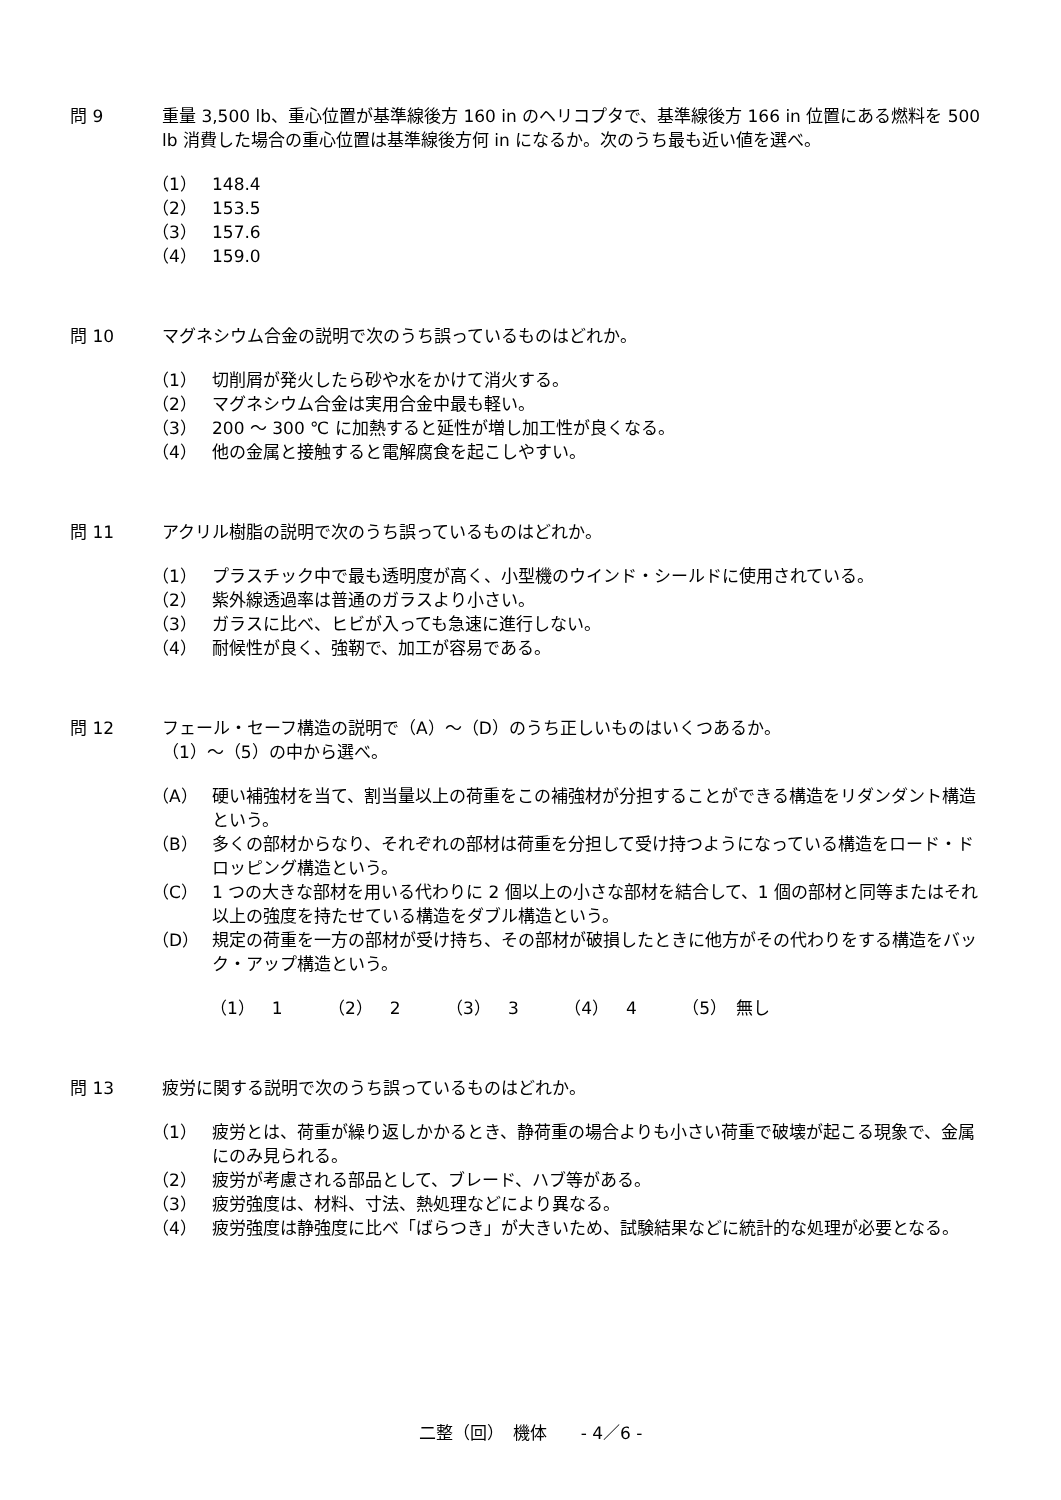問 9 重量 3,500 lb、重心位置が基準線後方 160 in のヘリコプタで、基準線後方 166 in 位置にある燃料を 500 lb 消費した場合の重心位置は基準線後方何 in になるか。次のうち最も近い値を選べ。
（1） 148.4
（2） 153.5
（3） 157.6
（4） 159.0
問 10 マグネシウム合金の説明で次のうち誤っているものはどれか。
（1） 切削屑が発火したら砂や水をかけて消火する。
（2） マグネシウム合金は実用合金中最も軽い。
（3） 200 ～ 300 ℃ に加熱すると延性が増し加工性が良くなる。
（4） 他の金属と接触すると電解腐食を起こしやすい。
問 11 アクリル樹脂の説明で次のうち誤っているものはどれか。
（1） プラスチック中で最も透明度が高く、小型機のウインド・シールドに使用されている。
（2） 紫外線透過率は普通のガラスより小さい。
（3） ガラスに比べ、ヒビが入っても急速に進行しない。
（4） 耐候性が良く、強靭で、加工が容易である。
問 12 フェール・セーフ構造の説明で（A）～（D）のうち正しいものはいくつあるか。
（1）～（5）の中から選べ。
（A） 硬い補強材を当て、割当量以上の荷重をこの補強材が分担することができる構造をリダンダント構造という。
（B） 多くの部材からなり、それぞれの部材は荷重を分担して受け持つようになっている構造をロード・ドロッピング構造という。
（C） 1 つの大きな部材を用いる代わりに 2 個以上の小さな部材を結合して、1 個の部材と同等またはそれ以上の強度を持たせている構造をダブル構造という。
（D） 規定の荷重を一方の部材が受け持ち、その部材が破損したときに他方がその代わりをする構造をバック・アップ構造という。
（1）　1 （2）　2 （3）　3 （4）　4 （5）　無し
問 13 疲労に関する説明で次のうち誤っているものはどれか。
（1） 疲労とは、荷重が繰り返しかかるとき、静荷重の場合よりも小さい荷重で破壊が起こる現象で、金属にのみ見られる。
（2） 疲労が考慮される部品として、ブレード、ハブ等がある。
（3） 疲労強度は、材料、寸法、熱処理などにより異なる。
（4） 疲労強度は静強度に比べ「ばらつき」が大きいため、試験結果などに統計的な処理が必要となる。
二整（回）　機体　　- 4／6 -